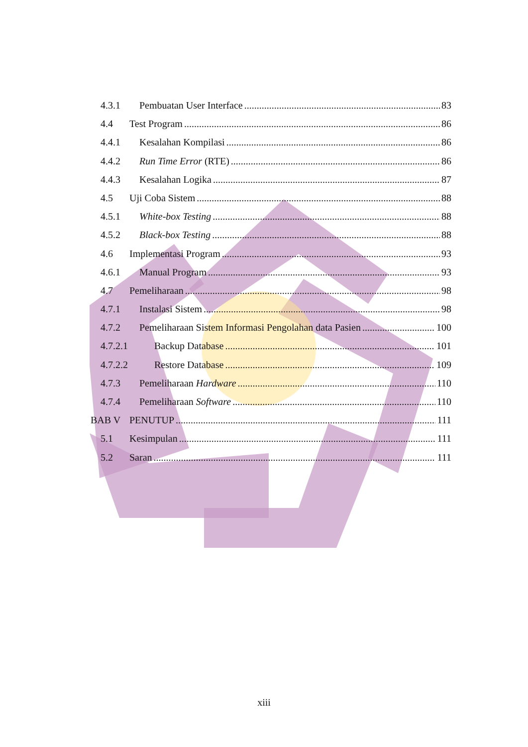4.3.1 Pembuatan User Interface 83
4.4 Test Program 86
4.4.1 Kesalahan Kompilasi 86
4.4.2 Run Time Error (RTE) 86
4.4.3 Kesalahan Logika 87
4.5 Uji Coba Sistem 88
4.5.1 White-box Testing 88
4.5.2 Black-box Testing 88
4.6 Implementasi Program 93
4.6.1 Manual Program 93
4.7 Pemeliharaan 98
4.7.1 Instalasi Sistem 98
4.7.2 Pemeliharaan Sistem Informasi Pengolahan data Pasien 100
4.7.2.1 Backup Database 101
4.7.2.2 Restore Database 109
4.7.3 Pemeliharaan Hardware 110
4.7.4 Pemeliharaan Software 110
BAB V PENUTUP 111
5.1 Kesimpulan 111
5.2 Saran 111
xiii